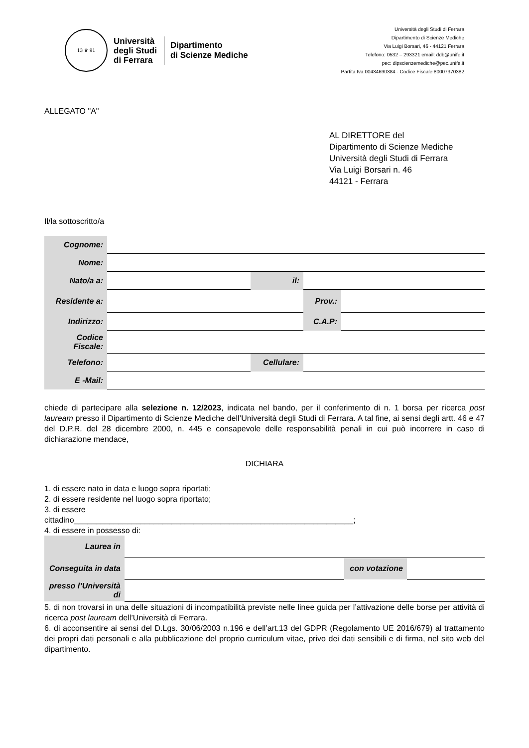13 ♛ 91
Università
degli Studi
di Ferrara
Dipartimento
di Scienze Mediche
Università degli Studi di Ferrara
Dipartimento di Scienze Mediche
Via Luigi Borsari, 46 - 44121 Ferrara
Telefono: 0532 – 293321 email: ddb@unife.it
pec: dipscienzemediche@pec.unife.it
Partita Iva 00434690384 - Codice Fiscale 80007370382
ALLEGATO "A"
AL DIRETTORE del
Dipartimento di Scienze Mediche
Università degli Studi di Ferrara
Via Luigi Borsari n. 46
44121 - Ferrara
Il/la sottoscritto/a
| Cognome: | | | | |
| Nome: | | | | |
| Nato/a a: | | il: | | |
| Residente a: | | | Prov.: | |
| Indirizzo: | | | C.A.P: | |
| Codice Fiscale: | | | | |
| Telefono: | | Cellulare: | | |
| E -Mail: | | | | |
chiede di partecipare alla selezione n. 12/2023, indicata nel bando, per il conferimento di n. 1 borsa per ricerca post lauream presso il Dipartimento di Scienze Mediche dell’Università degli Studi di Ferrara. A tal fine, ai sensi degli artt. 46 e 47 del D.P.R. del 28 dicembre 2000, n. 445 e consapevole delle responsabilità penali in cui può incorrere in caso di dichiarazione mendace,
DICHIARA
1. di essere nato in data e luogo sopra riportati;
2. di essere residente nel luogo sopra riportato;
3. di essere
cittadino_______________________________________________________________;
4. di essere in possesso di:
| Laurea in | | | |
| Conseguita in data | | con votazione | |
| presso l’Università di | | | |
5. di non trovarsi in una delle situazioni di incompatibilità previste nelle linee guida per l’attivazione delle borse per attività di ricerca post lauream dell’Università di Ferrara.
6. di acconsentire ai sensi del D.Lgs. 30/06/2003 n.196 e dell’art.13 del GDPR (Regolamento UE 2016/679) al trattamento dei propri dati personali e alla pubblicazione del proprio curriculum vitae, privo dei dati sensibili e di firma, nel sito web del dipartimento.